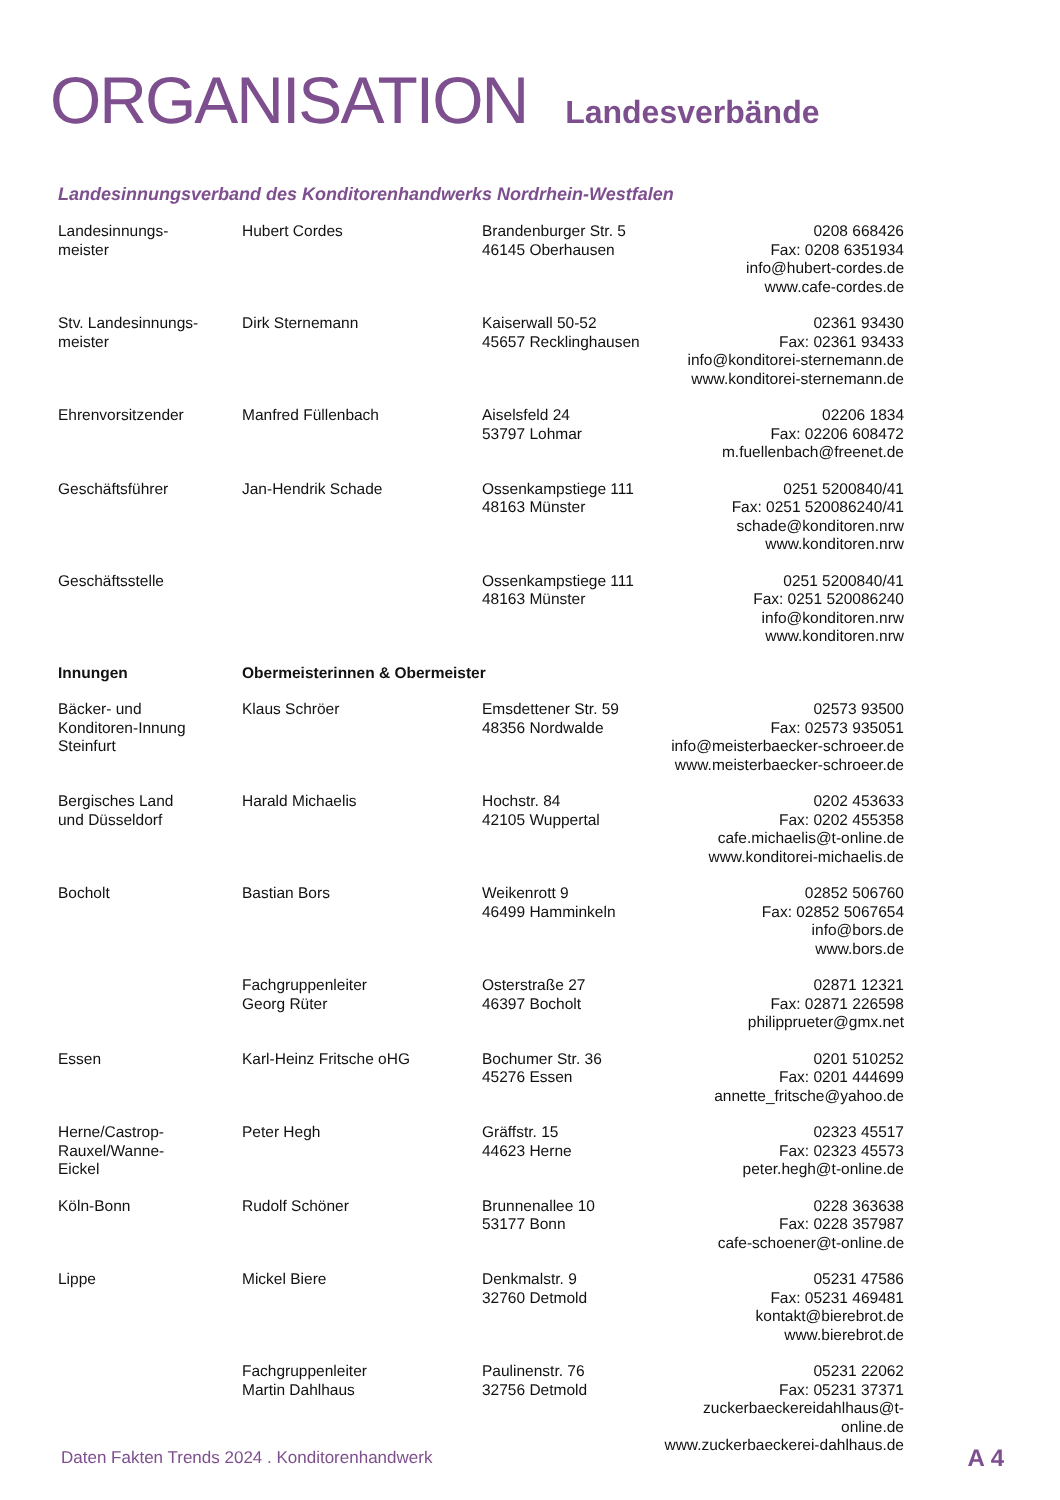ORGANISATION Landesverbände
Landesinnungsverband des Konditorenhandwerks Nordrhein-Westfalen
| Landesinnungs- meister | Hubert Cordes | Brandenburger Str. 5 46145 Oberhausen | 0208 668426 Fax: 0208 6351934 info@hubert-cordes.de www.cafe-cordes.de |
| Stv. Landesinnungs- meister | Dirk Sternemann | Kaiserwall 50-52 45657 Recklinghausen | 02361 93430 Fax: 02361 93433 info@konditorei-sternemann.de www.konditorei-sternemann.de |
| Ehrenvorsitzender | Manfred Füllenbach | Aiselsfeld 24 53797 Lohmar | 02206 1834 Fax: 02206 608472 m.fuellenbach@freenet.de |
| Geschäftsführer | Jan-Hendrik Schade | Ossenkampstiege 111 48163 Münster | 0251 5200840/41 Fax: 0251 520086240/41 schade@konditoren.nrw www.konditoren.nrw |
| Geschäftsstelle | | Ossenkampstiege 111 48163 Münster | 0251 5200840/41 Fax: 0251 520086240 info@konditoren.nrw www.konditoren.nrw |
| Innungen | Obermeisterinnen & Obermeister | | |
| Bäcker- und Konditoren-Innung Steinfurt | Klaus Schröer | Emsdettener Str. 59 48356 Nordwalde | 02573 93500 Fax: 02573 935051 info@meisterbaecker-schroeer.de www.meisterbaecker-schroeer.de |
| Bergisches Land und Düsseldorf | Harald Michaelis | Hochstr. 84 42105 Wuppertal | 0202 453633 Fax: 0202 455358 cafe.michaelis@t-online.de www.konditorei-michaelis.de |
| Bocholt | Bastian Bors | Weikenrott 9 46499 Hamminkeln | 02852 506760 Fax: 02852 5067654 info@bors.de www.bors.de |
| | Fachgruppenleiter Georg Rüter | Osterstraße 27 46397 Bocholt | 02871 12321 Fax: 02871 226598 philipprueter@gmx.net |
| Essen | Karl-Heinz Fritsche oHG | Bochumer Str. 36 45276 Essen | 0201 510252 Fax: 0201 444699 annette_fritsche@yahoo.de |
| Herne/Castrop- Rauxel/Wanne- Eickel | Peter Hegh | Gräffstr. 15 44623 Herne | 02323 45517 Fax: 02323 45573 peter.hegh@t-online.de |
| Köln-Bonn | Rudolf Schöner | Brunnenallee 10 53177 Bonn | 0228 363638 Fax: 0228 357987 cafe-schoener@t-online.de |
| Lippe | Mickel Biere | Denkmalstr. 9 32760 Detmold | 05231 47586 Fax: 05231 469481 kontakt@bierebrot.de www.bierebrot.de |
| | Fachgruppenleiter Martin Dahlhaus | Paulinenstr. 76 32756 Detmold | 05231 22062 Fax: 05231 37371 zuckerbaeckereidahlhaus@t-online.de www.zuckerbaeckerei-dahlhaus.de |
Daten Fakten Trends 2024 . Konditorenhandwerk
A 4